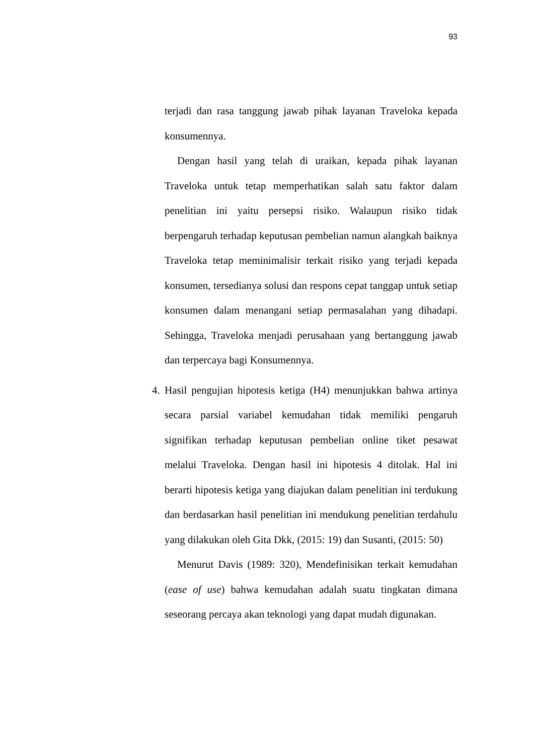93
terjadi dan rasa tanggung jawab pihak layanan Traveloka kepada konsumennya.
Dengan hasil yang telah di uraikan, kepada pihak layanan Traveloka untuk tetap memperhatikan salah satu faktor dalam penelitian ini yaitu persepsi risiko. Walaupun risiko tidak berpengaruh terhadap keputusan pembelian namun alangkah baiknya Traveloka tetap meminimalisir terkait risiko yang terjadi kepada konsumen, tersedianya solusi dan respons cepat tanggap untuk setiap konsumen dalam menangani setiap permasalahan yang dihadapi. Sehingga, Traveloka menjadi perusahaan yang bertanggung jawab dan terpercaya bagi Konsumennya.
4.
Hasil pengujian hipotesis ketiga (H4) menunjukkan bahwa artinya secara parsial variabel kemudahan tidak memiliki pengaruh signifikan terhadap keputusan pembelian online tiket pesawat melalui Traveloka. Dengan hasil ini hipotesis 4 ditolak. Hal ini berarti hipotesis ketiga yang diajukan dalam penelitian ini terdukung dan berdasarkan hasil penelitian ini mendukung penelitian terdahulu yang dilakukan oleh Gita Dkk, (2015: 19) dan Susanti, (2015: 50)
Menurut Davis (1989: 320), Mendefinisikan terkait kemudahan (ease of use) bahwa kemudahan adalah suatu tingkatan dimana seseorang percaya akan teknologi yang dapat mudah digunakan.